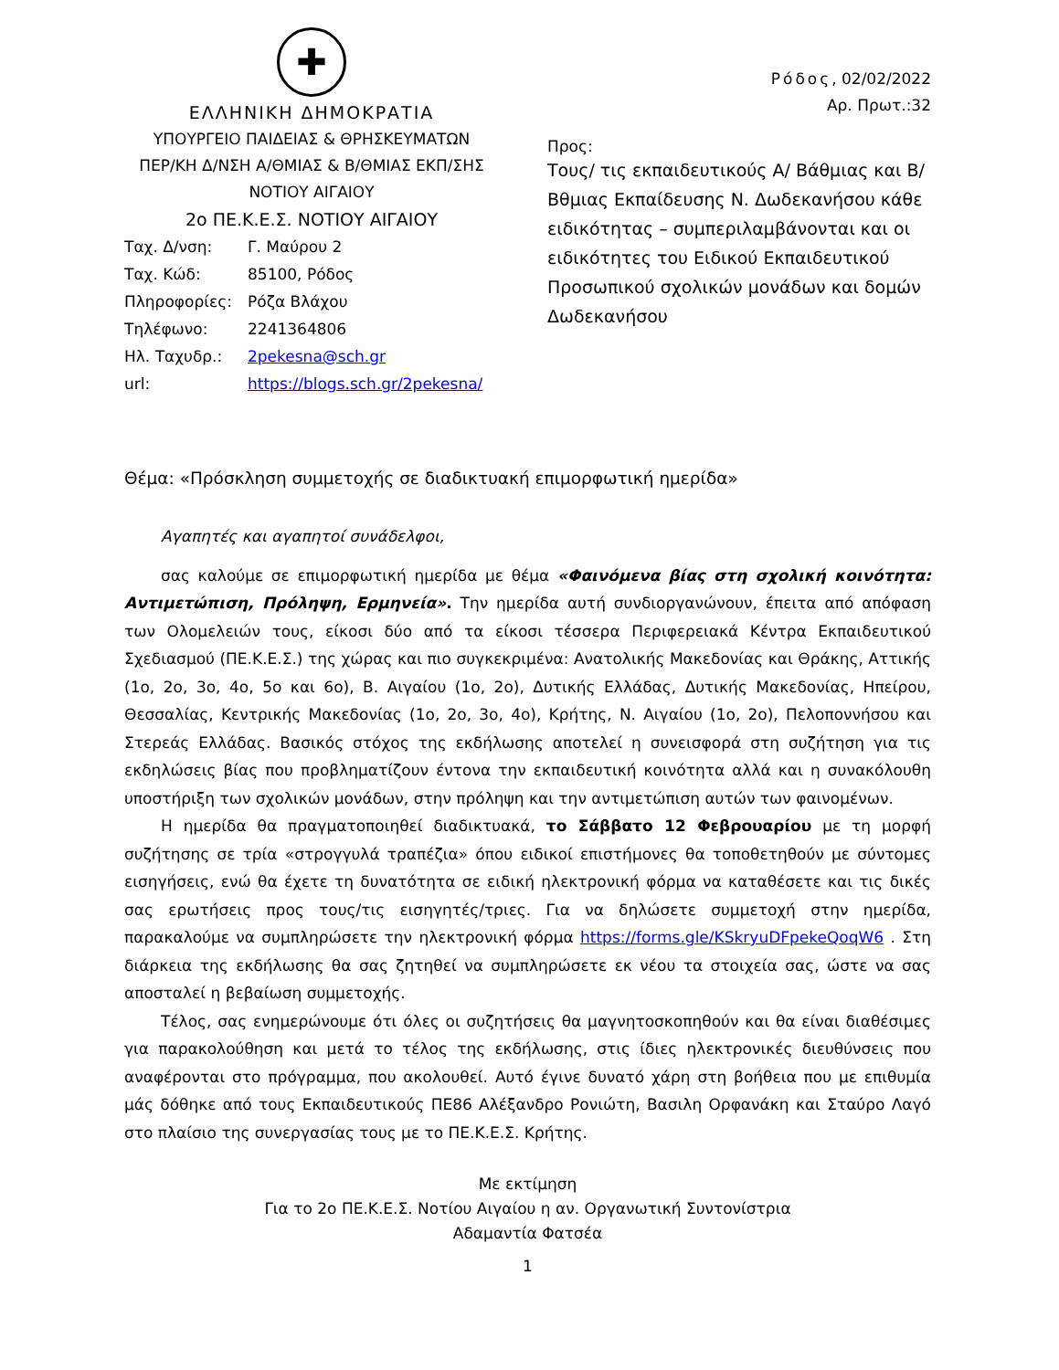✚
ΕΛΛΗΝΙΚΗ ΔΗΜΟΚΡΑΤΙΑ
ΥΠΟΥΡΓΕΙΟ ΠΑΙΔΕΙΑΣ & ΘΡΗΣΚΕΥΜΑΤΩΝ
ΠΕΡ/ΚΗ Δ/ΝΣΗ Α/ΘΜΙΑΣ & Β/ΘΜΙΑΣ ΕΚΠ/ΣΗΣ
ΝΟΤΙΟΥ ΑΙΓΑΙΟΥ
2ο ΠΕ.Κ.Ε.Σ. ΝΟΤΙΟΥ ΑΙΓΑΙΟΥ
| Ταχ. Δ/νση: | Γ. Μαύρου 2 |
| Ταχ. Κώδ: | 85100, Ρόδος |
| Πληροφορίες: | Ρόζα Βλάχου |
| Τηλέφωνο: | 2241364806 |
| Ηλ. Ταχυδρ.: | 2pekesna@sch.gr |
| url: | https://blogs.sch.gr/2pekesna/ |
Ρόδος, 02/02/2022
Αρ. Πρωτ.:32
Προς:
Τους/ τις εκπαιδευτικούς Α/ Βάθμιας και Β/ Βθμιας Εκπαίδευσης Ν. Δωδεκανήσου κάθε ειδικότητας – συμπεριλαμβάνονται και οι ειδικότητες του Ειδικού Εκπαιδευτικού Προσωπικού σχολικών μονάδων και δομών Δωδεκανήσου
Θέμα: «Πρόσκληση συμμετοχής σε διαδικτυακή επιμορφωτική ημερίδα»
Αγαπητές και αγαπητοί συνάδελφοι,
σας καλούμε σε επιμορφωτική ημερίδα με θέμα «Φαινόμενα βίας στη σχολική κοινότητα: Αντιμετώπιση, Πρόληψη, Ερμηνεία». Την ημερίδα αυτή συνδιοργανώνουν, έπειτα από απόφαση των Ολομελειών τους, είκοσι δύο από τα είκοσι τέσσερα Περιφερειακά Κέντρα Εκπαιδευτικού Σχεδιασμού (ΠΕ.Κ.Ε.Σ.) της χώρας και πιο συγκεκριμένα: Ανατολικής Μακεδονίας και Θράκης, Αττικής (1ο, 2ο, 3ο, 4ο, 5ο και 6ο), Β. Αιγαίου (1ο, 2ο), Δυτικής Ελλάδας, Δυτικής Μακεδονίας, Ηπείρου, Θεσσαλίας, Κεντρικής Μακεδονίας (1ο, 2ο, 3ο, 4ο), Κρήτης, Ν. Αιγαίου (1ο, 2ο), Πελοποννήσου και Στερεάς Ελλάδας. Βασικός στόχος της εκδήλωσης αποτελεί η συνεισφορά στη συζήτηση για τις εκδηλώσεις βίας που προβληματίζουν έντονα την εκπαιδευτική κοινότητα αλλά και η συνακόλουθη υποστήριξη των σχολικών μονάδων, στην πρόληψη και την αντιμετώπιση αυτών των φαινομένων.
Η ημερίδα θα πραγματοποιηθεί διαδικτυακά, το Σάββατο 12 Φεβρουαρίου με τη μορφή συζήτησης σε τρία «στρογγυλά τραπέζια» όπου ειδικοί επιστήμονες θα τοποθετηθούν με σύντομες εισηγήσεις, ενώ θα έχετε τη δυνατότητα σε ειδική ηλεκτρονική φόρμα να καταθέσετε και τις δικές σας ερωτήσεις προς τους/τις εισηγητές/τριες. Για να δηλώσετε συμμετοχή στην ημερίδα, παρακαλούμε να συμπληρώσετε την ηλεκτρονική φόρμα https://forms.gle/KSkryuDFpekeQoqW6 . Στη διάρκεια της εκδήλωσης θα σας ζητηθεί να συμπληρώσετε εκ νέου τα στοιχεία σας, ώστε να σας αποσταλεί η βεβαίωση συμμετοχής.
Τέλος, σας ενημερώνουμε ότι όλες οι συζητήσεις θα μαγνητοσκοπηθούν και θα είναι διαθέσιμες για παρακολούθηση και μετά το τέλος της εκδήλωσης, στις ίδιες ηλεκτρονικές διευθύνσεις που αναφέρονται στο πρόγραμμα, που ακολουθεί. Αυτό έγινε δυνατό χάρη στη βοήθεια που με επιθυμία μάς δόθηκε από τους Εκπαιδευτικούς ΠΕ86 Αλέξανδρο Ρονιώτη, Βασιλη Ορφανάκη και Σταύρο Λαγό στο πλαίσιο της συνεργασίας τους με το ΠΕ.Κ.Ε.Σ. Κρήτης.
Με εκτίμηση
Για το 2ο ΠΕ.Κ.Ε.Σ. Νοτίου Αιγαίου η αν. Οργανωτική Συντονίστρια
Αδαμαντία Φατσέα
1